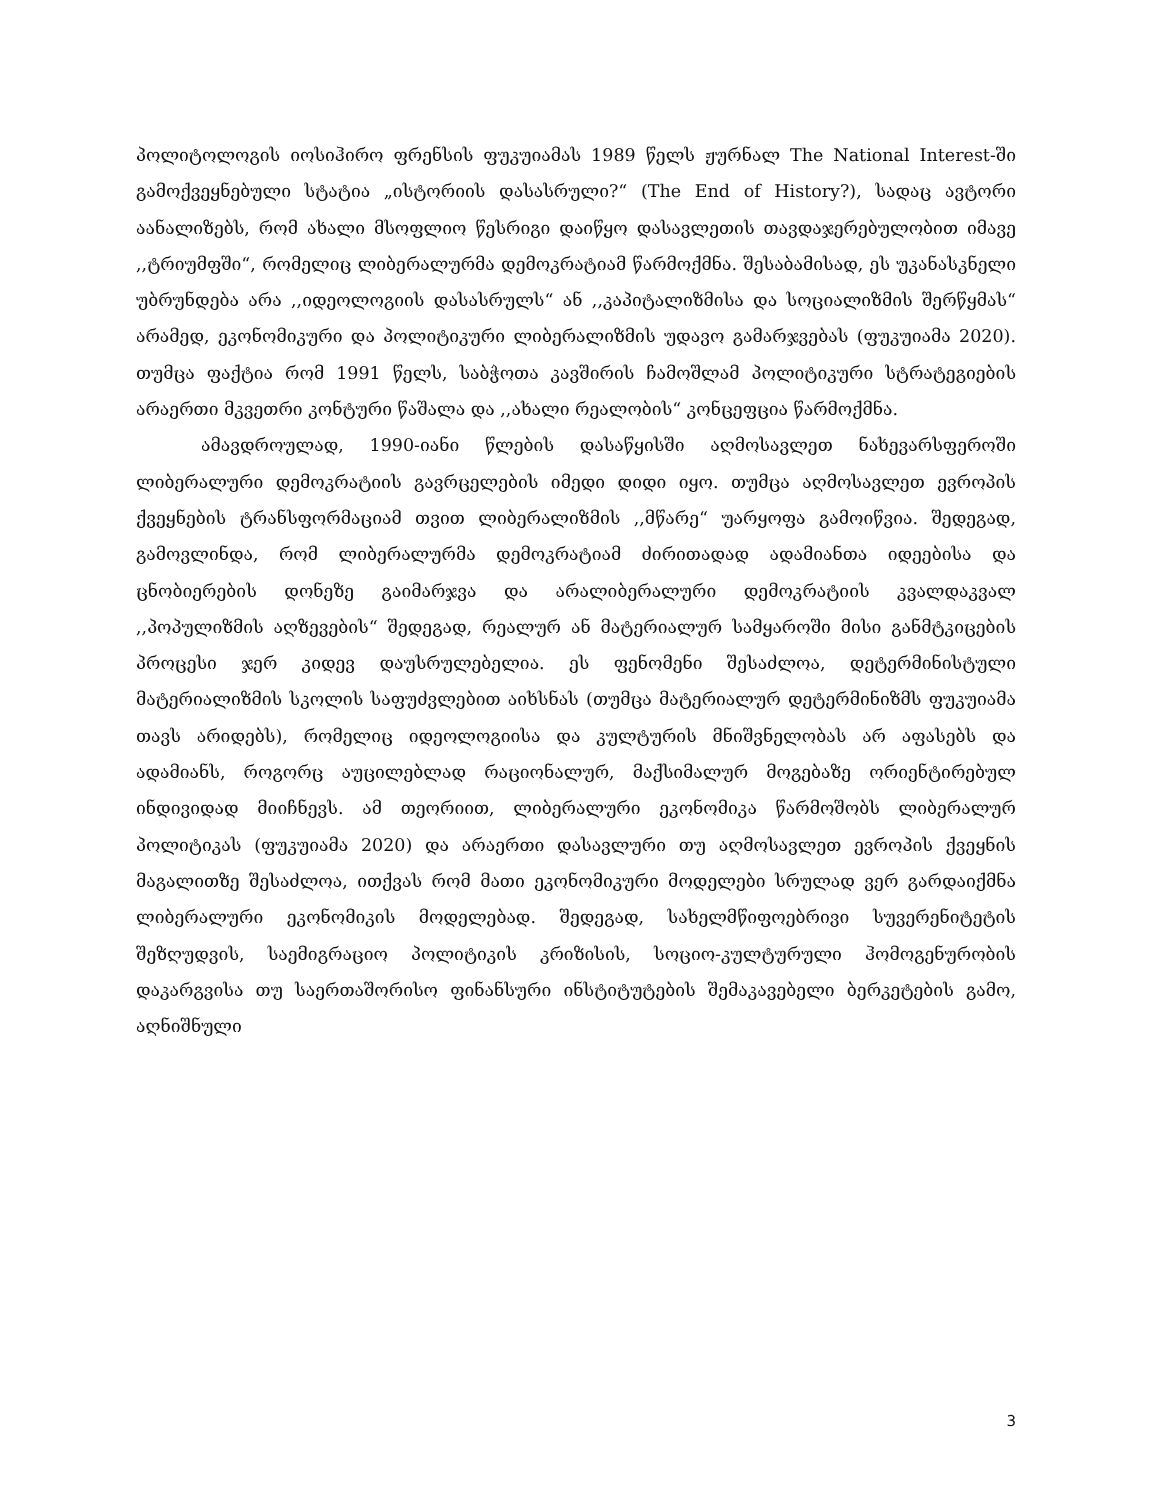პოლიტოლოგის იოსიჰირო ფრენსის ფუკუიამას 1989 წელს ჟურნალ The National Interest-ში გამოქვეყნებული სტატია „ისტორიის დასასრული?“ (The End of History?), სადაც ავტორი აანალიზებს, რომ ახალი მსოფლიო წესრიგი დაიწყო დასავლეთის თავდაჯერებულობით იმავე ,,ტრიუმფში“, რომელიც ლიბერალურმა დემოკრატიამ წარმოქმნა. შესაბამისად, ეს უკანასკნელი უბრუნდება არა ,,იდეოლოგიის დასასრულს“ ან ,,კაპიტალიზმისა და სოციალიზმის შერწყმას“ არამედ, ეკონომიკური და პოლიტიკური ლიბერალიზმის უდავო გამარჯვებას (ფუკუიამა 2020). თუმცა ფაქტია რომ 1991 წელს, საბჭოთა კავშირის ჩამოშლამ პოლიტიკური სტრატეგიების არაერთი მკვეთრი კონტური წაშალა და ,,ახალი რეალობის“ კონცეფცია წარმოქმნა.
ამავდროულად, 1990-იანი წლების დასაწყისში აღმოსავლეთ ნახევარსფეროში ლიბერალური დემოკრატიის გავრცელების იმედი დიდი იყო. თუმცა აღმოსავლეთ ევროპის ქვეყნების ტრანსფორმაციამ თვით ლიბერალიზმის ,,მწარე“ უარყოფა გამოიწვია. შედეგად, გამოვლინდა, რომ ლიბერალურმა დემოკრატიამ ძირითადად ადამიანთა იდეებისა და ცნობიერების დონეზე გაიმარჯვა და არალიბერალური დემოკრატიის კვალდაკვალ ,,პოპულიზმის აღზევების“ შედეგად, რეალურ ან მატერიალურ სამყაროში მისი განმტკიცების პროცესი ჯერ კიდევ დაუსრულებელია. ეს ფენომენი შესაძლოა, დეტერმინისტული მატერიალიზმის სკოლის საფუძვლებით აიხსნას (თუმცა მატერიალურ დეტერმინიზმს ფუკუიამა თავს არიდებს), რომელიც იდეოლოგიისა და კულტურის მნიშვნელობას არ აფასებს და ადამიანს, როგორც აუცილებლად რაციონალურ, მაქსიმალურ მოგებაზე ორიენტირებულ ინდივიდად მიიჩნევს. ამ თეორიით, ლიბერალური ეკონომიკა წარმოშობს ლიბერალურ პოლიტიკას (ფუკუიამა 2020) და არაერთი დასავლური თუ აღმოსავლეთ ევროპის ქვეყნის მაგალითზე შესაძლოა, ითქვას რომ მათი ეკონომიკური მოდელები სრულად ვერ გარდაიქმნა ლიბერალური ეკონომიკის მოდელებად. შედეგად, სახელმწიფოებრივი სუვერენიტეტის შეზღუდვის, საემიგრაციო პოლიტიკის კრიზისის, სოციო-კულტურული ჰომოგენურობის დაკარგვისა თუ საერთაშორისო ფინანსური ინსტიტუტების შემაკავებელი ბერკეტების გამო, აღნიშნული
3